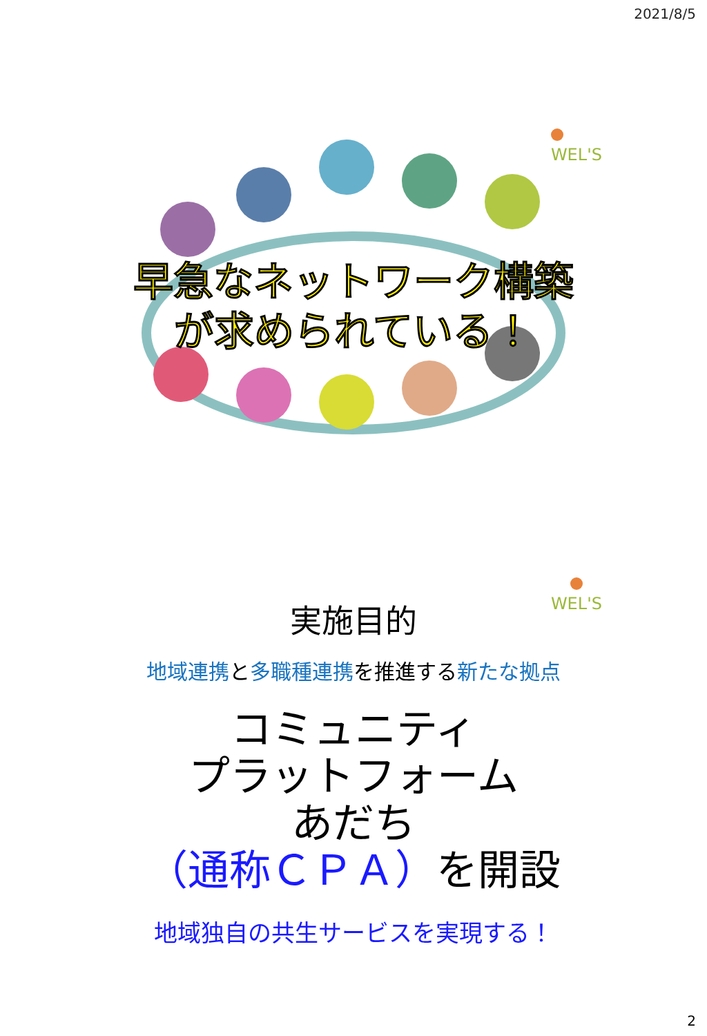2021/8/5
WEL'S
早急なネットワーク構築
が求められている！
WEL'S
実施目的
地域連携と多職種連携を推進する新たな拠点
コミュニティ
プラットフォーム
あだち
（通称ＣＰＡ）を開設
地域独自の共生サービスを実現する！
2